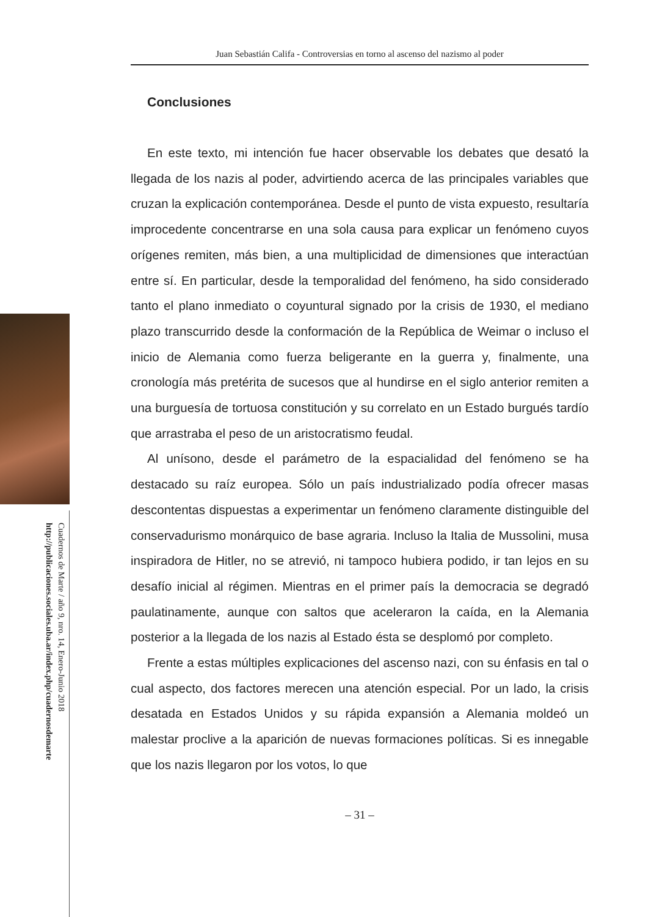Cuadernos de Marte / año 9, nro. 14, Enero-Junio 2018
http://publicaciones.sociales.uba.ar/index.php/cuadernosdemarte
Juan Sebastián Califa - Controversias en torno al ascenso del nazismo al poder
Conclusiones
En este texto, mi intención fue hacer observable los debates que desató la llegada de los nazis al poder, advirtiendo acerca de las principales variables que cruzan la explicación contemporánea. Desde el punto de vista expuesto, resultaría improcedente concentrarse en una sola causa para explicar un fenómeno cuyos orígenes remiten, más bien, a una multiplicidad de dimensiones que interactúan entre sí. En particular, desde la temporalidad del fenómeno, ha sido considerado tanto el plano inmediato o coyuntural signado por la crisis de 1930, el mediano plazo transcurrido desde la conformación de la República de Weimar o incluso el inicio de Alemania como fuerza beligerante en la guerra y, finalmente, una cronología más pretérita de sucesos que al hundirse en el siglo anterior remiten a una burguesía de tortuosa constitución y su correlato en un Estado burgués tardío que arrastraba el peso de un aristocratismo feudal.
Al unísono, desde el parámetro de la espacialidad del fenómeno se ha destacado su raíz europea. Sólo un país industrializado podía ofrecer masas descontentas dispuestas a experimentar un fenómeno claramente distinguible del conservadurismo monárquico de base agraria. Incluso la Italia de Mussolini, musa inspiradora de Hitler, no se atrevió, ni tampoco hubiera podido, ir tan lejos en su desafío inicial al régimen. Mientras en el primer país la democracia se degradó paulatinamente, aunque con saltos que aceleraron la caída, en la Alemania posterior a la llegada de los nazis al Estado ésta se desplomó por completo.
Frente a estas múltiples explicaciones del ascenso nazi, con su énfasis en tal o cual aspecto, dos factores merecen una atención especial. Por un lado, la crisis desatada en Estados Unidos y su rápida expansión a Alemania moldeó un malestar proclive a la aparición de nuevas formaciones políticas. Si es innegable que los nazis llegaron por los votos, lo que
– 31 –